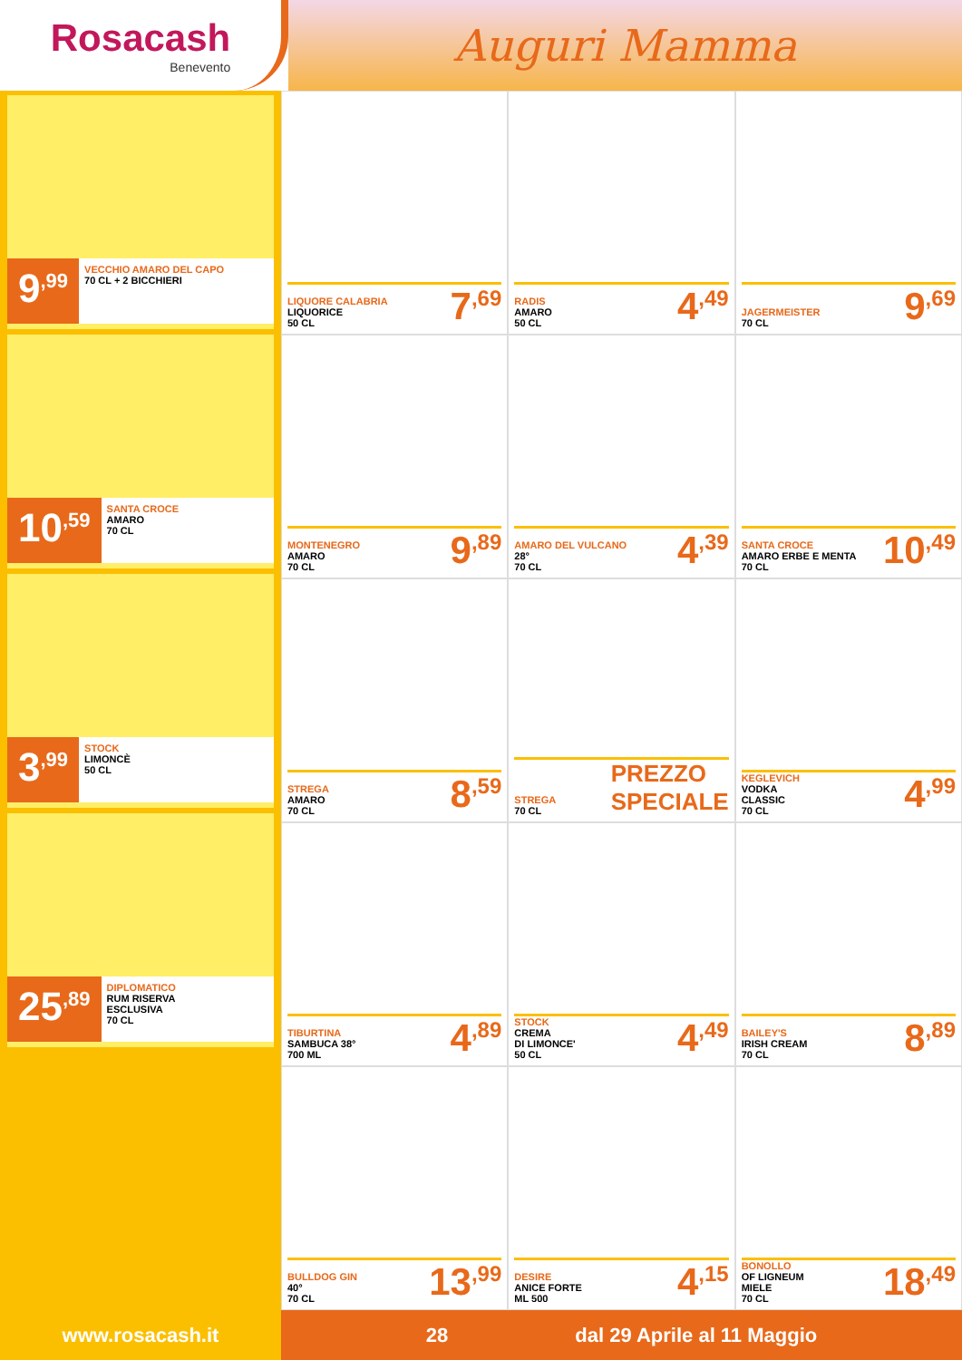Rosacash
Benevento
Auguri Mamma
9<sup>,99</sup>
VECCHIO AMARO DEL CAPO
70 CL + 2 BICCHIERI
10<sup>,59</sup>
SANTA CROCE
AMARO
70 CL
3<sup>,99</sup>
STOCK
LIMONCÈ
50 CL
25<sup>,89</sup>
DIPLOMATICO
RUM RISERVA
ESCLUSIVA
70 CL
LIQUORE CALABRIA
LIQUORICE
50 CL
7<sup>,69</sup>
RADIS
AMARO
50 CL
4<sup>,49</sup>
JAGERMEISTER
70 CL
9<sup>,69</sup>
MONTENEGRO
AMARO
70 CL
9<sup>,89</sup>
AMARO DEL VULCANO
28°
70 CL
4<sup>,39</sup>
SANTA CROCE
AMARO ERBE E MENTA
70 CL
10<sup>,49</sup>
STREGA
AMARO
70 CL
8<sup>,59</sup>
STREGA
70 CL
PREZZO
SPECIALE
KEGLEVICH
VODKA
CLASSIC
70 CL
4<sup>,99</sup>
TIBURTINA
SAMBUCA 38°
700 ML
4<sup>,89</sup>
STOCK
CREMA
DI LIMONCE'
50 CL
4<sup>,49</sup>
BAILEY'S
IRISH CREAM
70 CL
8<sup>,89</sup>
BULLDOG GIN
40°
70 CL
13<sup>,99</sup>
DESIRE
ANICE FORTE
ML 500
4<sup>,15</sup>
BONOLLO
OF LIGNEUM
MIELE
70 CL
18<sup>,49</sup>
www.rosacash.it 28 dal 29 Aprile al 11 Maggio